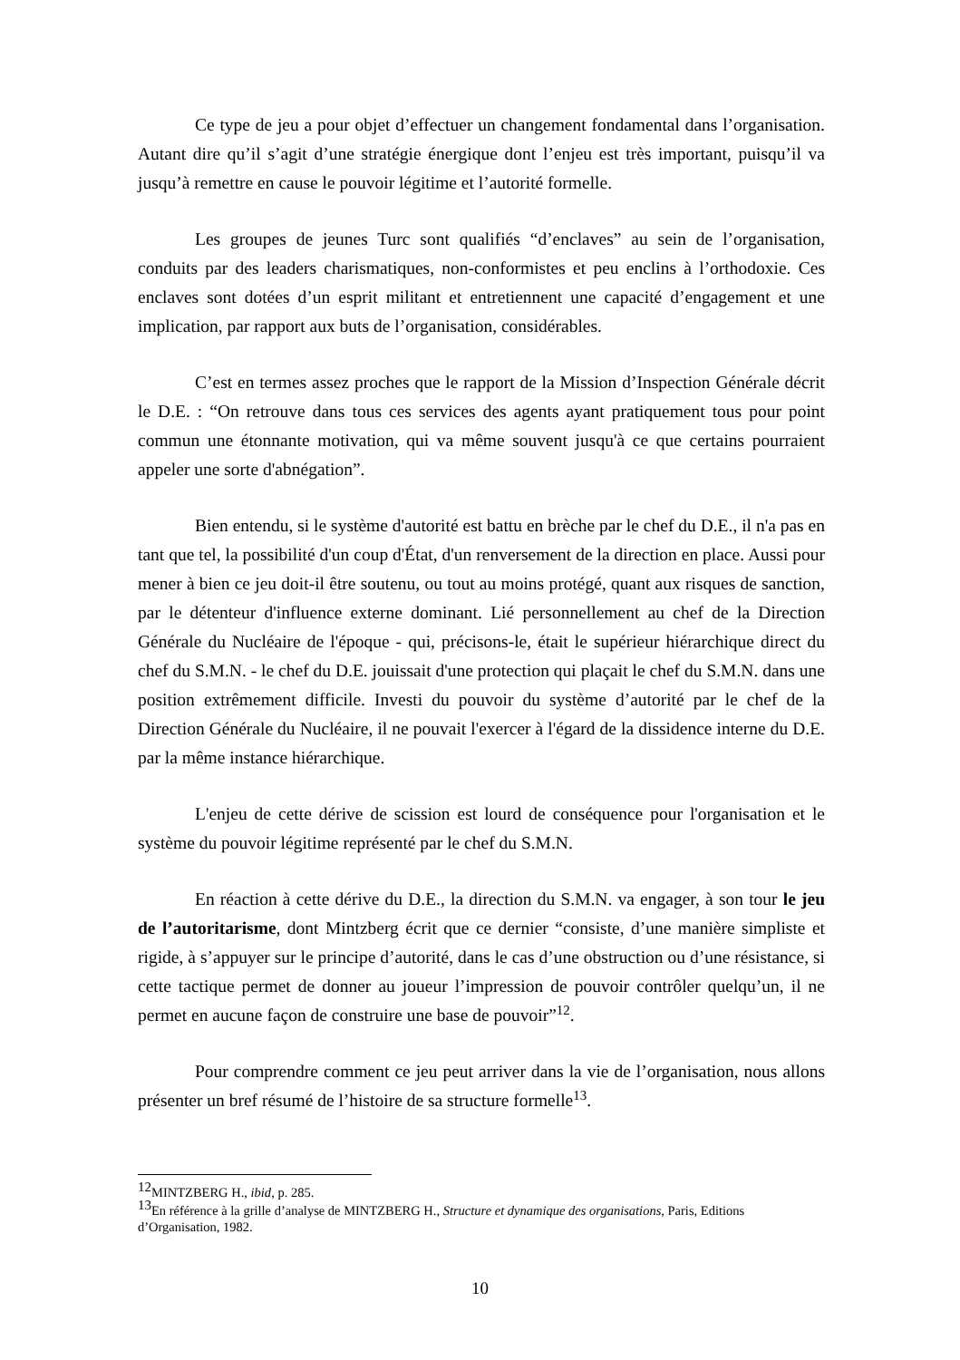Ce type de jeu a pour objet d’effectuer un changement fondamental dans l’organisation. Autant dire qu’il s’agit d’une stratégie énergique dont l’enjeu est très important, puisqu’il va jusqu’à remettre en cause le pouvoir légitime et l’autorité formelle.
Les groupes de jeunes Turc sont qualifiés “d’enclaves” au sein de l’organisation, conduits par des leaders charismatiques, non-conformistes et peu enclins à l’orthodoxie. Ces enclaves sont dotées d’un esprit militant et entretiennent une capacité d’engagement et une implication, par rapport aux buts de l’organisation, considérables.
C’est en termes assez proches que le rapport de la Mission d’Inspection Générale décrit le D.E. : “On retrouve dans tous ces services des agents ayant pratiquement tous pour point commun une étonnante motivation, qui va même souvent jusqu'à ce que certains pourraient appeler une sorte d'abnégation”.
Bien entendu, si le système d'autorité est battu en brèche par le chef du D.E., il n'a pas en tant que tel, la possibilité d'un coup d'État, d'un renversement de la direction en place. Aussi pour mener à bien ce jeu doit-il être soutenu, ou tout au moins protégé, quant aux risques de sanction, par le détenteur d'influence externe dominant. Lié personnellement au chef de la Direction Générale du Nucléaire de l'époque - qui, précisons-le, était le supérieur hiérarchique direct du chef du S.M.N. - le chef du D.E. jouissait d'une protection qui plaçait le chef du S.M.N. dans une position extrêmement difficile. Investi du pouvoir du système d’autorité par le chef de la Direction Générale du Nucléaire, il ne pouvait l'exercer à l'égard de la dissidence interne du D.E. par la même instance hiérarchique.
L'enjeu de cette dérive de scission est lourd de conséquence pour l'organisation et le système du pouvoir légitime représenté par le chef du S.M.N.
En réaction à cette dérive du D.E., la direction du S.M.N. va engager, à son tour le jeu de l’autoritarisme, dont Mintzberg écrit que ce dernier “consiste, d’une manière simpliste et rigide, à s’appuyer sur le principe d’autorité, dans le cas d’une obstruction ou d’une résistance, si cette tactique permet de donner au joueur l’impression de pouvoir contrôler quelqu’un, il ne permet en aucune façon de construire une base de pouvoir”<sup>12</sup>.
Pour comprendre comment ce jeu peut arriver dans la vie de l’organisation, nous allons présenter un bref résumé de l’histoire de sa structure formelle<sup>13</sup>.
<sup>12</sup> MINTZBERG H., ibid, p. 285.
<sup>13</sup> En référence à la grille d’analyse de MINTZBERG H., Structure et dynamique des organisations, Paris, Editions d’Organisation, 1982.
10